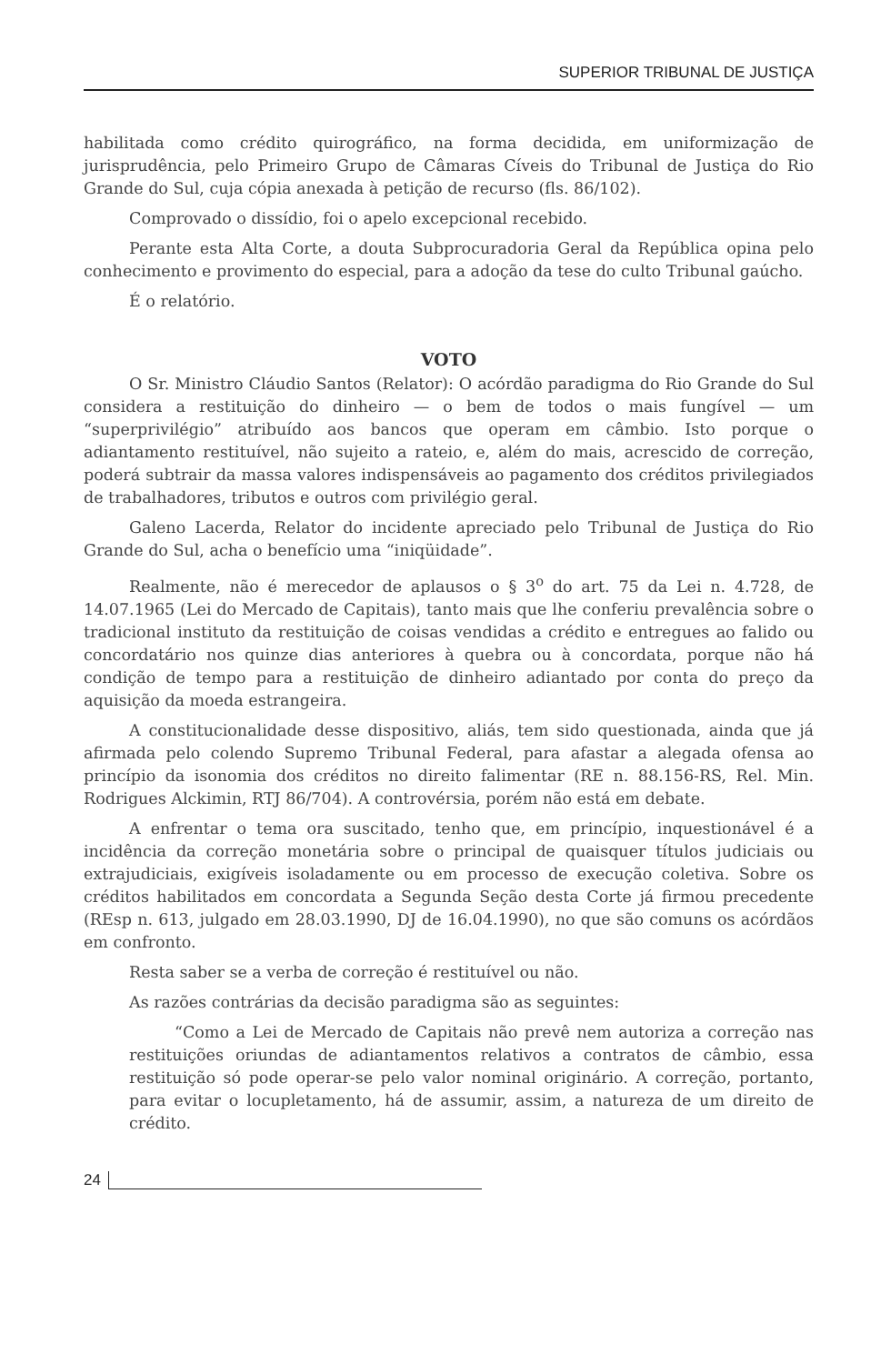SUPERIOR TRIBUNAL DE JUSTIÇA
habilitada como crédito quirográfico, na forma decidida, em uniformização de jurisprudência, pelo Primeiro Grupo de Câmaras Cíveis do Tribunal de Justiça do Rio Grande do Sul, cuja cópia anexada à petição de recurso (fls. 86/102).
Comprovado o dissídio, foi o apelo excepcional recebido.
Perante esta Alta Corte, a douta Subprocuradoria Geral da República opina pelo conhecimento e provimento do especial, para a adoção da tese do culto Tribunal gaúcho.
É o relatório.
VOTO
O Sr. Ministro Cláudio Santos (Relator): O acórdão paradigma do Rio Grande do Sul considera a restituição do dinheiro — o bem de todos o mais fungível — um “superprivilégio” atribuído aos bancos que operam em câmbio. Isto porque o adiantamento restituível, não sujeito a rateio, e, além do mais, acrescido de correção, poderá subtrair da massa valores indispensáveis ao pagamento dos créditos privilegiados de trabalhadores, tributos e outros com privilégio geral.
Galeno Lacerda, Relator do incidente apreciado pelo Tribunal de Justiça do Rio Grande do Sul, acha o benefício uma “iniqüidade”.
Realmente, não é merecedor de aplausos o § 3<sup>o</sup> do art. 75 da Lei n. 4.728, de 14.07.1965 (Lei do Mercado de Capitais), tanto mais que lhe conferiu prevalência sobre o tradicional instituto da restituição de coisas vendidas a crédito e entregues ao falido ou concordatário nos quinze dias anteriores à quebra ou à concordata, porque não há condição de tempo para a restituição de dinheiro adiantado por conta do preço da aquisição da moeda estrangeira.
A constitucionalidade desse dispositivo, aliás, tem sido questionada, ainda que já afirmada pelo colendo Supremo Tribunal Federal, para afastar a alegada ofensa ao princípio da isonomia dos créditos no direito falimentar (RE n. 88.156-RS, Rel. Min. Rodrigues Alckimin, RTJ 86/704). A controvérsia, porém não está em debate.
A enfrentar o tema ora suscitado, tenho que, em princípio, inquestionável é a incidência da correção monetária sobre o principal de quaisquer títulos judiciais ou extrajudiciais, exigíveis isoladamente ou em processo de execução coletiva. Sobre os créditos habilitados em concordata a Segunda Seção desta Corte já firmou precedente (REsp n. 613, julgado em 28.03.1990, DJ de 16.04.1990), no que são comuns os acórdãos em confronto.
Resta saber se a verba de correção é restituível ou não.
As razões contrárias da decisão paradigma são as seguintes:
“Como a Lei de Mercado de Capitais não prevê nem autoriza a correção nas restituições oriundas de adiantamentos relativos a contratos de câmbio, essa restituição só pode operar-se pelo valor nominal originário. A correção, portanto, para evitar o locupletamento, há de assumir, assim, a natureza de um direito de crédito.
24